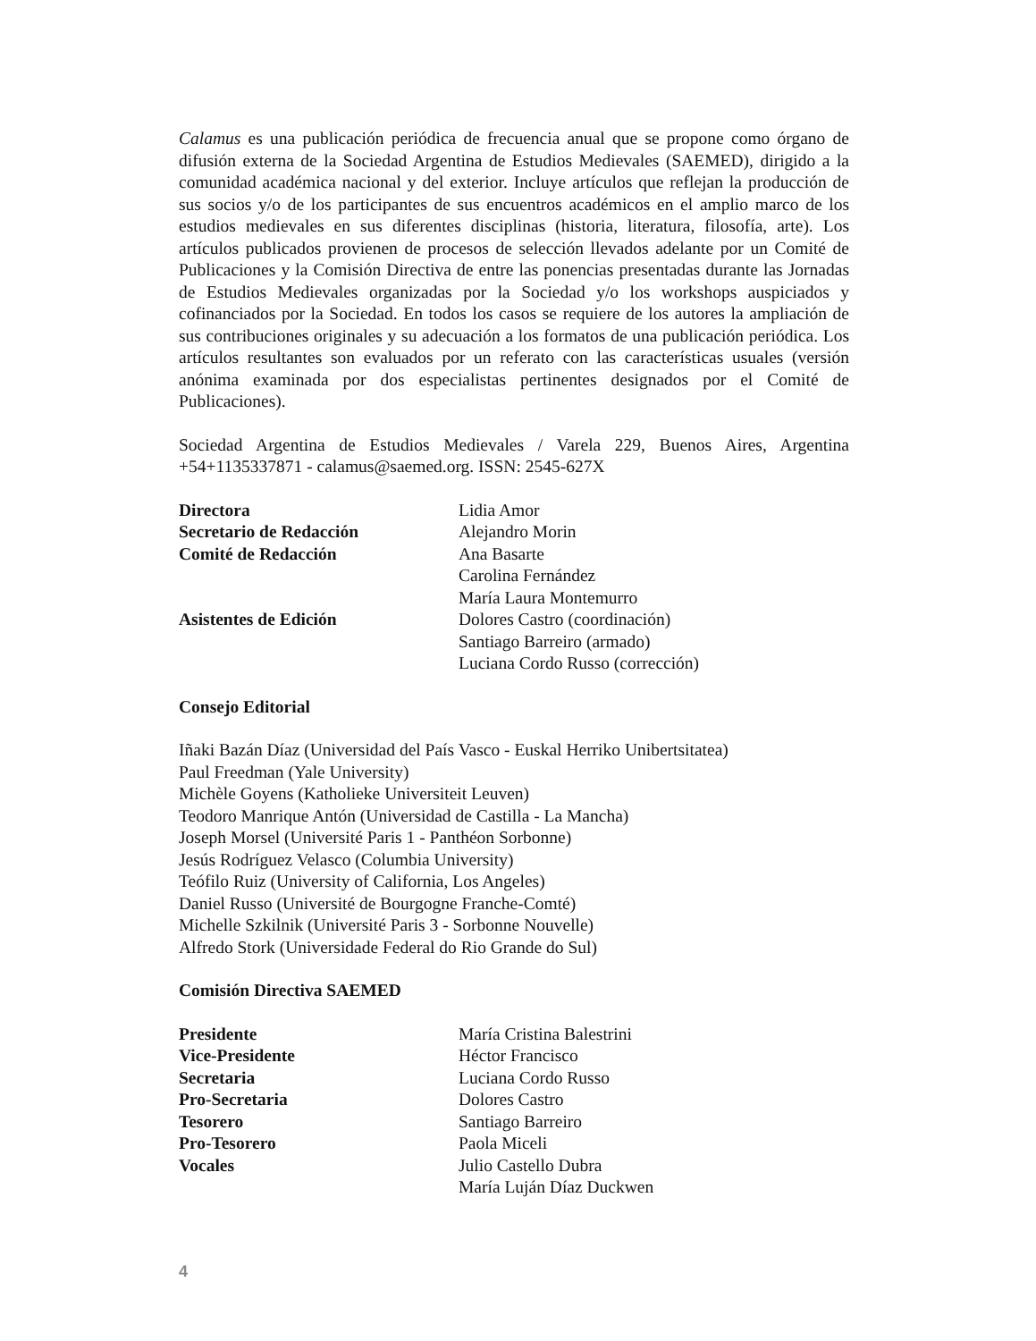Calamus es una publicación periódica de frecuencia anual que se propone como órgano de difusión externa de la Sociedad Argentina de Estudios Medievales (SAEMED), dirigido a la comunidad académica nacional y del exterior. Incluye artículos que reflejan la producción de sus socios y/o de los participantes de sus encuentros académicos en el amplio marco de los estudios medievales en sus diferentes disciplinas (historia, literatura, filosofía, arte). Los artículos publicados provienen de procesos de selección llevados adelante por un Comité de Publicaciones y la Comisión Directiva de entre las ponencias presentadas durante las Jornadas de Estudios Medievales organizadas por la Sociedad y/o los workshops auspiciados y cofinanciados por la Sociedad. En todos los casos se requiere de los autores la ampliación de sus contribuciones originales y su adecuación a los formatos de una publicación periódica. Los artículos resultantes son evaluados por un referato con las características usuales (versión anónima examinada por dos especialistas pertinentes designados por el Comité de Publicaciones).
Sociedad Argentina de Estudios Medievales / Varela 229, Buenos Aires, Argentina +54+1135337871 - calamus@saemed.org. ISSN: 2545-627X
Directora Lidia Amor
Secretario de Redacción Alejandro Morin
Comité de Redacción Ana Basarte
Carolina Fernández
María Laura Montemurro
Asistentes de Edición Dolores Castro (coordinación)
Santiago Barreiro (armado)
Luciana Cordo Russo (corrección)
Consejo Editorial
Iñaki Bazán Díaz (Universidad del País Vasco - Euskal Herriko Unibertsitatea)
Paul Freedman (Yale University)
Michèle Goyens (Katholieke Universiteit Leuven)
Teodoro Manrique Antón (Universidad de Castilla - La Mancha)
Joseph Morsel (Université Paris 1 - Panthéon Sorbonne)
Jesús Rodríguez Velasco (Columbia University)
Teófilo Ruiz (University of California, Los Angeles)
Daniel Russo (Université de Bourgogne Franche-Comté)
Michelle Szkilnik (Université Paris 3 - Sorbonne Nouvelle)
Alfredo Stork (Universidade Federal do Rio Grande do Sul)
Comisión Directiva SAEMED
Presidente María Cristina Balestrini
Vice-Presidente Héctor Francisco
Secretaria Luciana Cordo Russo
Pro-Secretaria Dolores Castro
Tesorero Santiago Barreiro
Pro-Tesorero Paola Miceli
Vocales Julio Castello Dubra
María Luján Díaz Duckwen
4